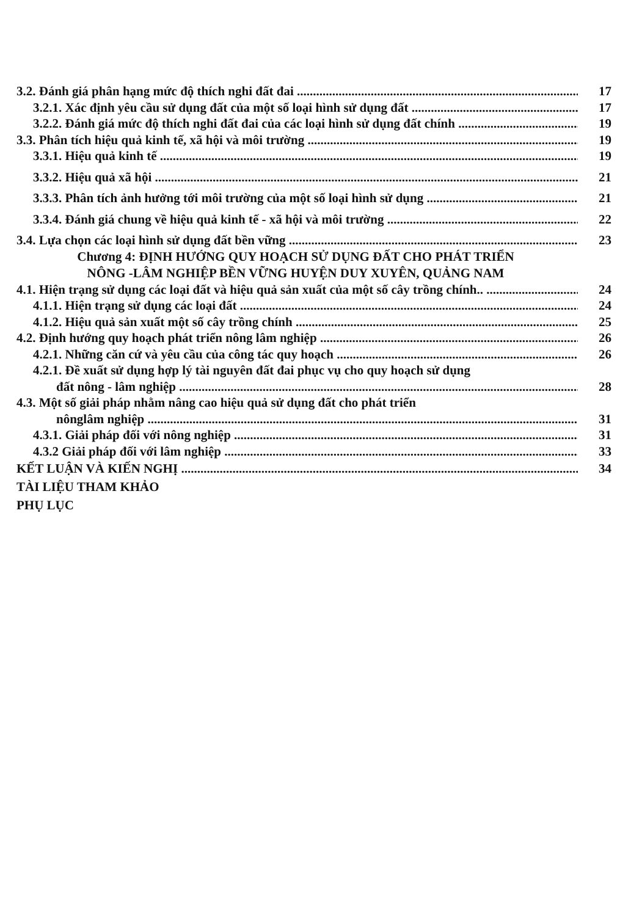3.2. Đánh giá phân hạng mức độ thích nghi đất đai 17
3.2.1. Xác định yêu cầu sử dụng đất của một số loại hình sử dụng đất 17
3.2.2. Đánh giá mức độ thích nghi đất đai của các loại hình sử dụng đất chính 19
3.3. Phân tích hiệu quả kinh tế, xã hội và môi trường 19
3.3.1. Hiệu quả kinh tế 19
3.3.2. Hiệu quả xã hội 21
3.3.3. Phân tích ảnh hưởng tới môi trường của một số loại hình sử dụng 21
3.3.4. Đánh giá chung về hiệu quả kinh tế - xã hội và môi trường 22
3.4. Lựa chọn các loại hình sử dụng đất bền vững 23
Chương 4: ĐỊNH HƯỚNG QUY HOẠCH SỬ DỤNG ĐẤT CHO PHÁT TRIỂN
NÔNG -LÂM NGHIỆP BỀN VỮNG HUYỆN DUY XUYÊN, QUẢNG NAM
4.1. Hiện trạng sử dụng các loại đất và hiệu quả sản xuất của một số cây trồng chính.. 24
4.1.1. Hiện trạng sử dụng các loại đất 24
4.1.2. Hiệu quả sản xuất một số cây trồng chính 25
4.2. Định hướng quy hoạch phát triển nông lâm nghiệp 26
4.2.1. Những căn cứ và yêu cầu của công tác quy hoạch 26
4.2.1. Đề xuất sử dụng hợp lý tài nguyên đất đai phục vụ cho quy hoạch sử dụng
đất nông - lâm nghiệp 28
4.3. Một số giải pháp nhằm nâng cao hiệu quả sử dụng đất cho phát triển
nônglâm nghiệp 31
4.3.1. Giải pháp đối với nông nghiệp 31
4.3.2 Giải pháp đối với lâm nghiệp 33
KẾT LUẬN VÀ KIẾN NGHỊ 34
TÀI LIỆU THAM KHẢO
PHỤ LỤC